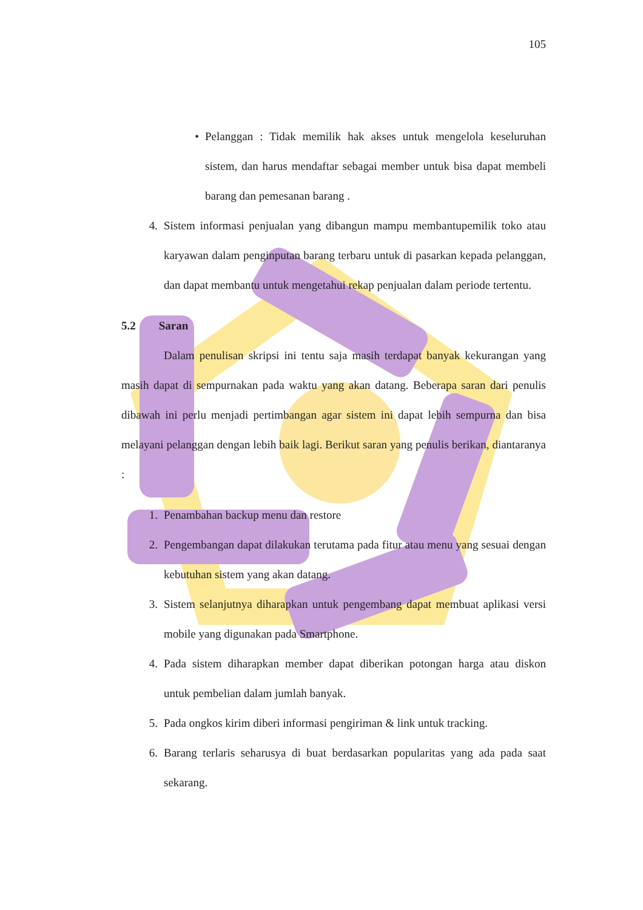105
• Pelanggan : Tidak memilik hak akses untuk mengelola keseluruhan sistem, dan harus mendaftar sebagai member untuk bisa dapat membeli barang dan pemesanan barang .
4. Sistem informasi penjualan yang dibangun mampu membantupemilik toko atau karyawan dalam penginputan barang terbaru untuk di pasarkan kepada pelanggan, dan dapat membantu untuk mengetahui rekap penjualan dalam periode tertentu.
5.2 Saran
Dalam penulisan skripsi ini tentu saja masih terdapat banyak kekurangan yang masih dapat di sempurnakan pada waktu yang akan datang. Beberapa saran dari penulis dibawah ini perlu menjadi pertimbangan agar sistem ini dapat lebih sempurna dan bisa melayani pelanggan dengan lebih baik lagi. Berikut saran yang penulis berikan, diantaranya :
1. Penambahan backup menu dan restore
2. Pengembangan dapat dilakukan terutama pada fitur atau menu yang sesuai dengan kebutuhan sistem yang akan datang.
3. Sistem selanjutnya diharapkan untuk pengembang dapat membuat aplikasi versi mobile yang digunakan pada Smartphone.
4. Pada sistem diharapkan member dapat diberikan potongan harga atau diskon untuk pembelian dalam jumlah banyak.
5. Pada ongkos kirim diberi informasi pengiriman & link untuk tracking.
6. Barang terlaris seharusya di buat berdasarkan popularitas yang ada pada saat sekarang.